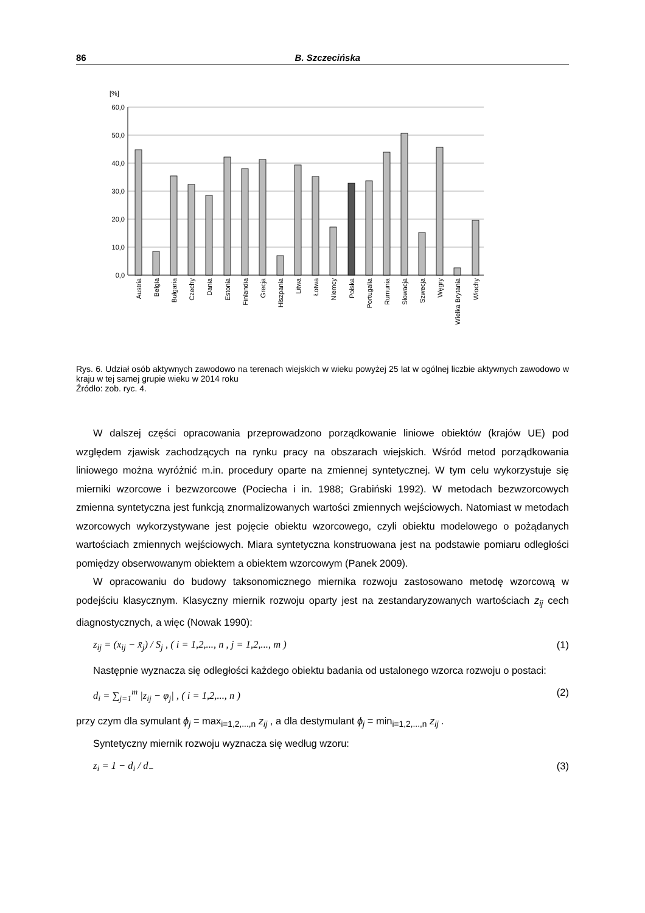86 B. Szczecińska
[%]
60,0
50,0
40,0
30,0
20,0
10,0
0,0
Austria
Belgia
Bułgaria
Czechy
Dania
Estonia
Finlandia
Grecja
Hiszpania
Litwa
Łotwa
Niemcy
Polska
Portugalia
Rumunia
Słowacja
Szwecja
Węgry
Wielka Brytania
Włochy
Rys. 6. Udział osób aktywnych zawodowo na terenach wiejskich w wieku powyżej 25 lat w ogólnej liczbie aktywnych zawodowo w kraju w tej samej grupie wieku w 2014 roku
Źródło: zob. ryc. 4.
W dalszej części opracowania przeprowadzono porządkowanie liniowe obiektów (krajów UE) pod względem zjawisk zachodzących na rynku pracy na obszarach wiejskich. Wśród metod porządkowania liniowego można wyróżnić m.in. procedury oparte na zmiennej syntetycznej. W tym celu wykorzystuje się mierniki wzorcowe i bezwzorcowe (Pociecha i in. 1988; Grabiński 1992). W metodach bezwzorcowych zmienna syntetyczna jest funkcją znormalizowanych wartości zmiennych wejściowych. Natomiast w metodach wzorcowych wykorzystywane jest pojęcie obiektu wzorcowego, czyli obiektu modelowego o pożądanych wartościach zmiennych wejściowych. Miara syntetyczna konstruowana jest na podstawie pomiaru odległości pomiędzy obserwowanym obiektem a obiektem wzorcowym (Panek 2009).
W opracowaniu do budowy taksonomicznego miernika rozwoju zastosowano metodę wzorcową w podejściu klasycznym. Klasyczny miernik rozwoju oparty jest na zestandaryzowanych wartościach z<sub>ij</sub> cech diagnostycznych, a więc (Nowak 1990):
z<sub>ij</sub> = (x<sub>ij</sub> − x̄<sub>j</sub>) / S<sub>j</sub> , ( i = 1,2,..., n , j = 1,2,..., m ) (1)
Następnie wyznacza się odległości każdego obiektu badania od ustalonego wzorca rozwoju o postaci:
d<sub>i</sub> = ∑<sub>j=1</sub><sup>m</sup> |z<sub>ij</sub> − φ<sub>j</sub>| , ( i = 1,2,..., n ) (2)
przy czym dla symulant ϕ<sub>j</sub> = max<sub>i=1,2,...,n</sub> z<sub>ij</sub> , a dla destymulant ϕ<sub>j</sub> = min<sub>i=1,2,...,n</sub> z<sub>ij</sub> .
Syntetyczny miernik rozwoju wyznacza się według wzoru:
z<sub>i</sub> = 1 − d<sub>i</sub> / d<sub>−</sub> (3)